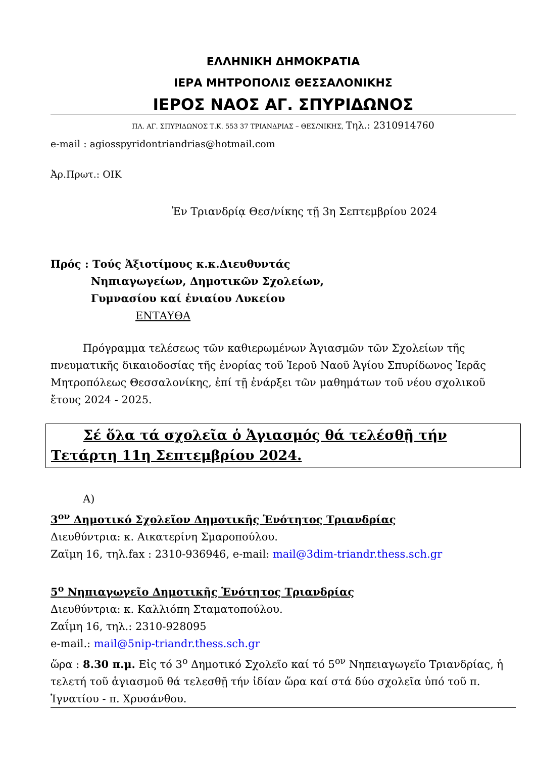ΕΛΛΗΝΙΚΗ ΔΗΜΟΚΡΑΤΙΑ
ΙΕΡΑ ΜΗΤΡΟΠΟΛΙΣ ΘΕΣΣΑΛΟΝΙΚΗΣ
ΙΕΡΟΣ ΝΑΟΣ ΑΓ. ΣΠΥΡΙΔΩΝΟΣ
ΠΛ. ΑΓ. ΣΠΥΡΙΔΩΝΟΣ Τ.Κ. 553 37 ΤΡΙΑΝΔΡΙΑΣ – ΘΕΣ/ΝΙΚΗΣ, Τηλ.: 2310914760
e-mail : agiosspyridontriandrias@hotmail.com
Ἀρ.Πρωτ.: ΟΙΚ
Ἐν Τριανδρίᾳ Θεσ/νίκης τῇ 3η Σεπτεμβρίου 2024
Πρός : Τούς Ἀξιοτίμους κ.κ.Διευθυντάς
Νηπιαγωγείων, Δημοτικῶν Σχολείων,
Γυμνασίου καί ἑνιαίου Λυκείου
ΕΝΤΑΥΘΑ
Πρόγραμμα τελέσεως τῶν καθιερωμένων Ἁγιασμῶν τῶν Σχολείων τῆς πνευματικῆς δικαιοδοσίας τῆς ἐνορίας τοῦ Ἱεροῦ Ναοῦ Ἁγίου Σπυρίδωνος Ἱερᾶς Μητροπόλεως Θεσσαλονίκης, ἐπί τῇ ἐνάρξει τῶν μαθημάτων τοῦ νέου σχολικοῦ ἔτους 2024 - 2025.
Σέ ὅλα τά σχολεῖα ὁ Ἁγιασμός θά τελέσθῇ τήν Τετάρτη 11η Σεπτεμβρίου 2024.
Α)
3<sup>ον</sup> Δημοτικό Σχολεῖον Δημοτικῆς Ἑνότητος Τριανδρίας
Διευθύντρια: κ. Αικατερίνη Σμαροπούλου.
Ζαϊμη 16, τηλ.fax : 2310-936946, e-mail: mail@3dim-triandr.thess.sch.gr
5<sup>ο</sup> Νηπιαγωγεῖο Δημοτικῆς Ἑνότητος Τριανδρίας
Διευθύντρια: κ. Καλλιόπη Σταματοπούλου.
Ζαΐμη 16, τηλ.: 2310-928095
e-mail.: mail@5nip-triandr.thess.sch.gr
ὥρα : 8.30 π.μ. Εἰς τό 3<sup>ο</sup> Δημοτικό Σχολεῖο καί τό 5<sup>ον</sup> Νηπειαγωγεῖο Τριανδρίας, ἡ τελετή τοῦ ἁγιασμοῦ θά τελεσθῇ τήν ἰδίαν ὥρα καί στά δύο σχολεῖα ὑπό τοῦ π. Ἰγνατίου - π. Χρυσάνθου.